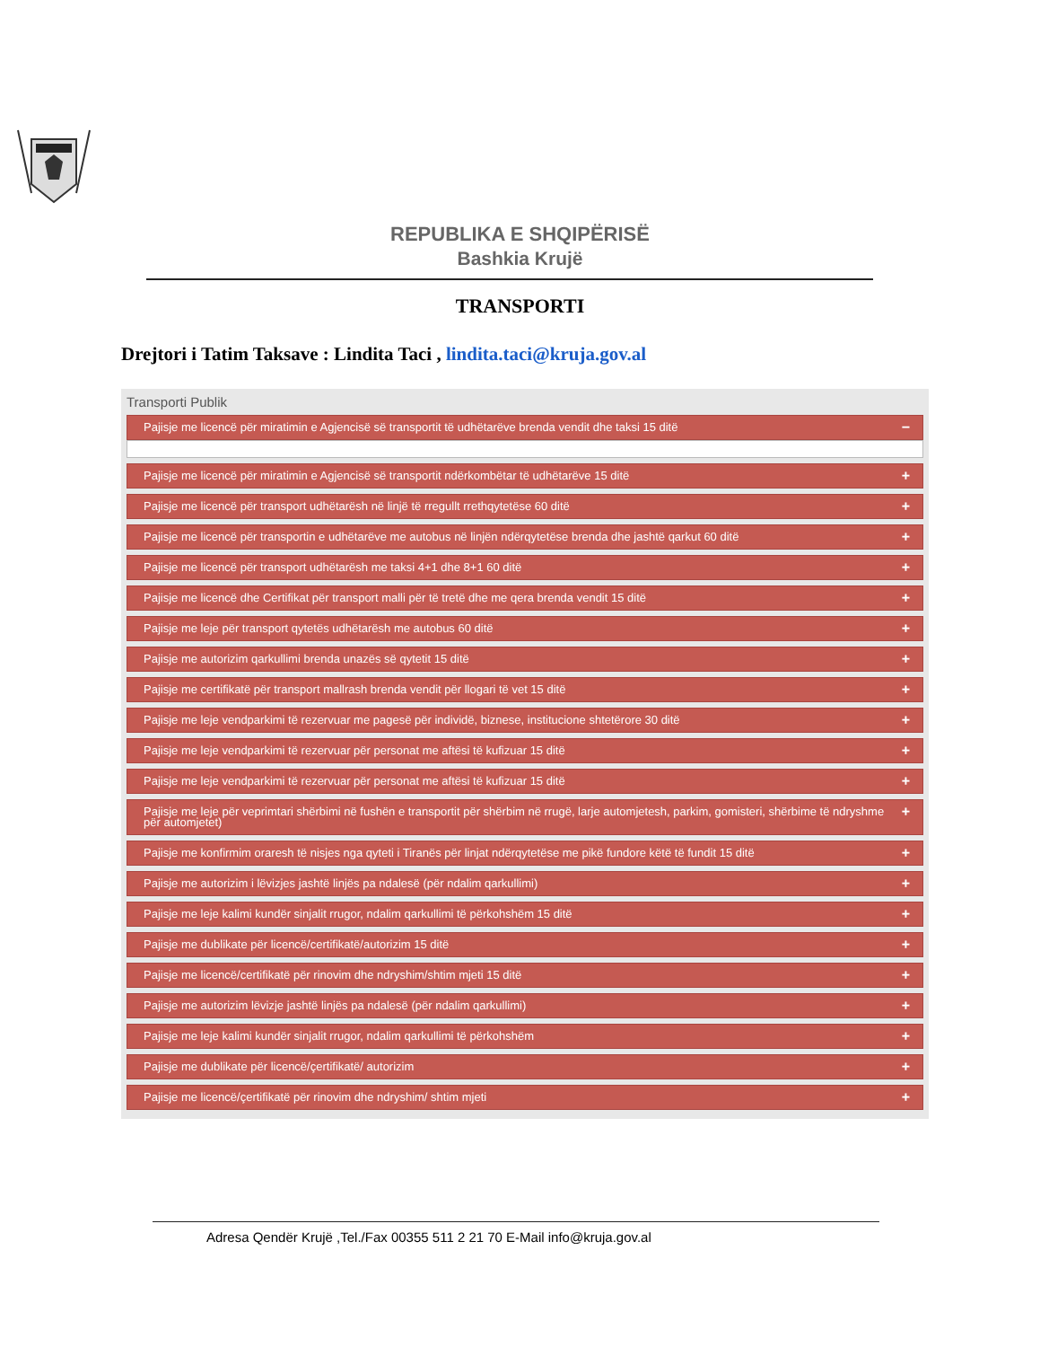REPUBLIKA E SHQIPËRISË
Bashkia Krujë
TRANSPORTI
Drejtori i Tatim Taksave : Lindita Taci , lindita.taci@kruja.gov.al
Transporti Publik
Pajisje me licencë për miratimin e Agjencisë së transportit të udhëtarëve brenda vendit dhe taksi 15 ditë −
Pajisje me licencë për miratimin e Agjencisë së transportit ndërkombëtar të udhëtarëve 15 ditë +
Pajisje me licencë për transport udhëtarësh në linjë të rregullt rrethqytetëse 60 ditë +
Pajisje me licencë për transportin e udhëtarëve me autobus në linjën ndërqytetëse brenda dhe jashtë qarkut 60 ditë +
Pajisje me licencë për transport udhëtarësh me taksi 4+1 dhe 8+1 60 ditë +
Pajisje me licencë dhe Certifikat për transport malli për të tretë dhe me qera brenda vendit 15 ditë +
Pajisje me leje për transport qytetës udhëtarësh me autobus 60 ditë +
Pajisje me autorizim qarkullimi brenda unazës së qytetit 15 ditë +
Pajisje me certifikatë për transport mallrash brenda vendit për llogari të vet 15 ditë +
Pajisje me leje vendparkimi të rezervuar me pagesë për individë, biznese, institucione shtetërore 30 ditë +
Pajisje me leje vendparkimi të rezervuar për personat me aftësi të kufizuar 15 ditë +
Pajisje me leje vendparkimi të rezervuar për personat me aftësi të kufizuar 15 ditë +
Pajisje me leje për veprimtari shërbimi në fushën e transportit për shërbim në rrugë, larje automjetesh, parkim, gomisteri, shërbime të ndryshme për automjetet) +
Pajisje me konfirmim oraresh të nisjes nga qyteti i Tiranës për linjat ndërqytetëse me pikë fundore këtë të fundit 15 ditë +
Pajisje me autorizim i lëvizjes jashtë linjës pa ndalesë (për ndalim qarkullimi) +
Pajisje me leje kalimi kundër sinjalit rrugor, ndalim qarkullimi të përkohshëm 15 ditë +
Pajisje me dublikate për licencë/certifikatë/autorizim 15 ditë +
Pajisje me licencë/certifikatë për rinovim dhe ndryshim/shtim mjeti 15 ditë +
Pajisje me autorizim lëvizje jashtë linjës pa ndalesë (për ndalim qarkullimi) +
Pajisje me leje kalimi kundër sinjalit rrugor, ndalim qarkullimi të përkohshëm +
Pajisje me dublikate për licencë/çertifikatë/ autorizim +
Pajisje me licencë/çertifikatë për rinovim dhe ndryshim/ shtim mjeti +
Adresa Qendër Krujë ,Tel./Fax 00355 511 2 21 70 E-Mail info@kruja.gov.al